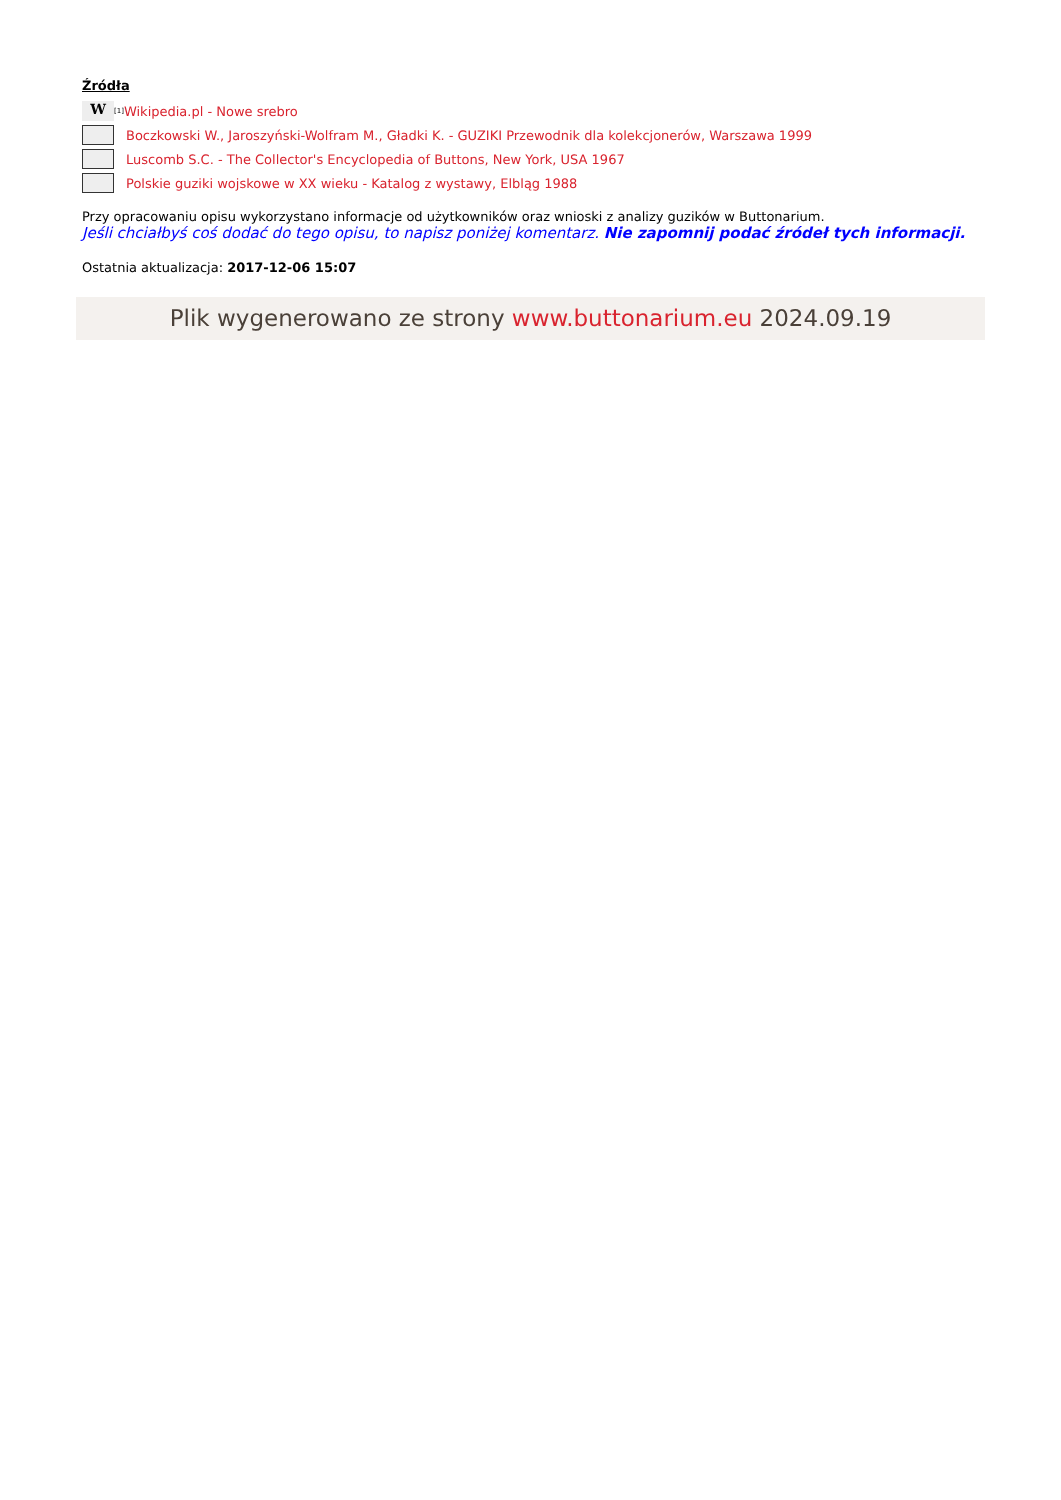Źródła
W<sup>[1]</sup>Wikipedia.pl - Nowe srebro
Boczkowski W., Jaroszyński-Wolfram M., Gładki K. - GUZIKI Przewodnik dla kolekcjonerów, Warszawa 1999
Luscomb S.C. - The Collector's Encyclopedia of Buttons, New York, USA 1967
Polskie guziki wojskowe w XX wieku - Katalog z wystawy, Elbląg 1988
Przy opracowaniu opisu wykorzystano informacje od użytkowników oraz wnioski z analizy guzików w Buttonarium.
Jeśli chciałbyś coś dodać do tego opisu, to napisz poniżej komentarz. Nie zapomnij podać źródeł tych informacji.
Ostatnia aktualizacja: 2017-12-06 15:07
Plik wygenerowano ze strony www.buttonarium.eu 2024.09.19